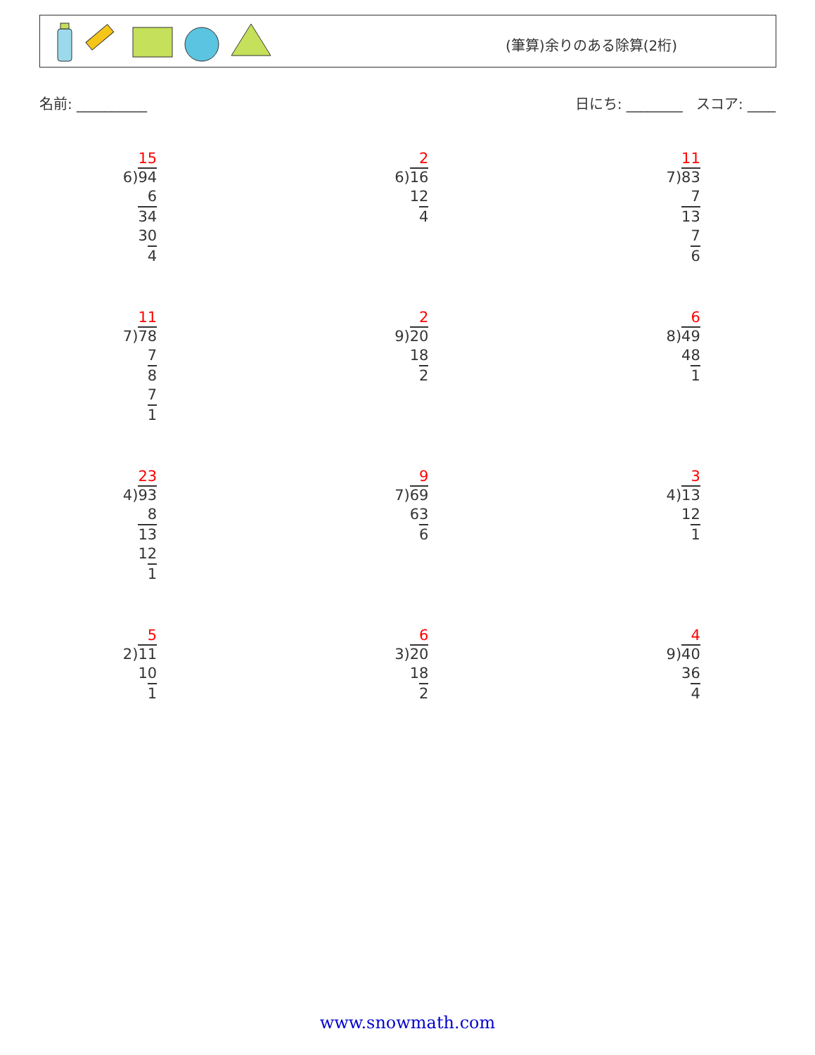(筆算)余りのある除算(2桁)
名前: __________ 日にち: ________ スコア: ____
15
6)94
6
34
30
4
2
6)16
12
4
11
7)83
7
13
7
6
11
7)78
7
8
7
1
2
9)20
18
2
6
8)49
48
1
23
4)93
8
13
12
1
9
7)69
63
6
3
4)13
12
1
5
2)11
10
1
6
3)20
18
2
4
9)40
36
4
www.snowmath.com